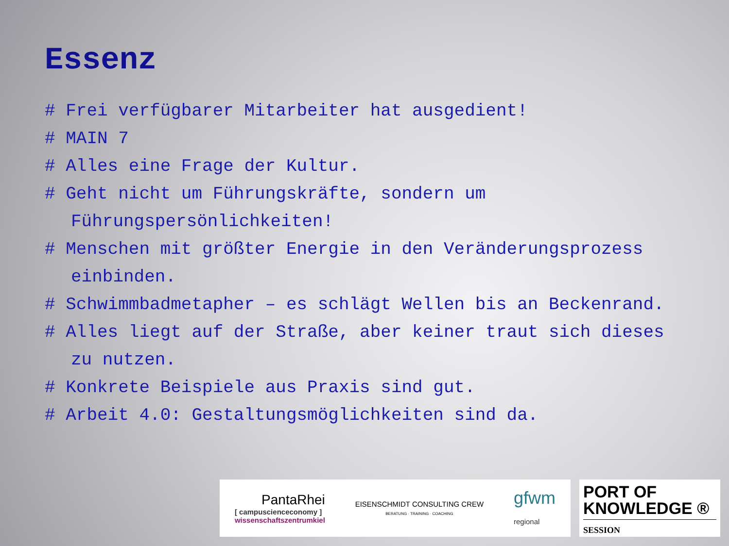Essenz
# Frei verfügbarer Mitarbeiter hat ausgedient!
# MAIN 7
# Alles eine Frage der Kultur.
# Geht nicht um Führungskräfte, sondern um Führungspersönlichkeiten!
# Menschen mit größter Energie in den Veränderungsprozess einbinden.
# Schwimmbadmetapher – es schlägt Wellen bis an Beckenrand.
# Alles liegt auf der Straße, aber keiner traut sich dieses zu nutzen.
# Konkrete Beispiele aus Praxis sind gut.
# Arbeit 4.0: Gestaltungsmöglichkeiten sind da.
PantaRhei
[ campuscienceconomy ]
wissenschaftszentrumkiel
EISENSCHMIDT CONSULTING CREW
BERATUNG · TRAINING · COACHING
gfwm
regional
PORT OF
KNOWLEDGE ®
SESSION